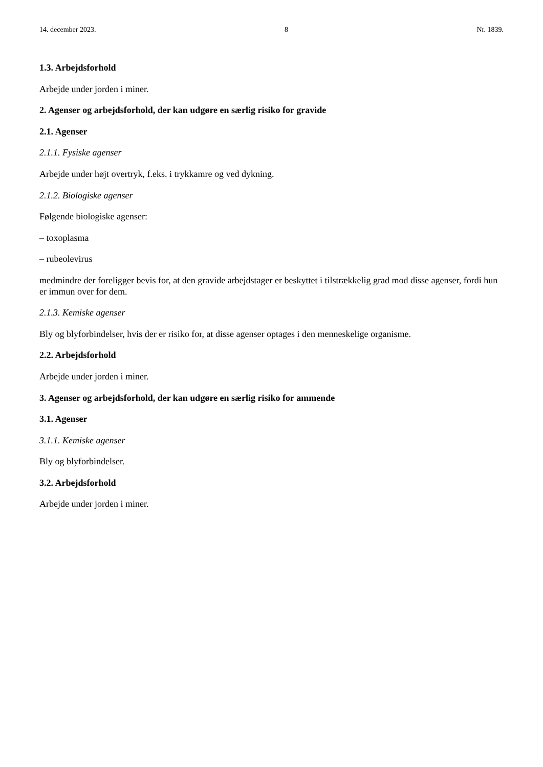14. december 2023. 8 Nr. 1839.
1.3. Arbejdsforhold
Arbejde under jorden i miner.
2. Agenser og arbejdsforhold, der kan udgøre en særlig risiko for gravide
2.1. Agenser
2.1.1. Fysiske agenser
Arbejde under højt overtryk, f.eks. i trykkamre og ved dykning.
2.1.2. Biologiske agenser
Følgende biologiske agenser:
– toxoplasma
– rubeolevirus
medmindre der foreligger bevis for, at den gravide arbejdstager er beskyttet i tilstrækkelig grad mod disse agenser, fordi hun er immun over for dem.
2.1.3. Kemiske agenser
Bly og blyforbindelser, hvis der er risiko for, at disse agenser optages i den menneskelige organisme.
2.2. Arbejdsforhold
Arbejde under jorden i miner.
3. Agenser og arbejdsforhold, der kan udgøre en særlig risiko for ammende
3.1. Agenser
3.1.1. Kemiske agenser
Bly og blyforbindelser.
3.2. Arbejdsforhold
Arbejde under jorden i miner.